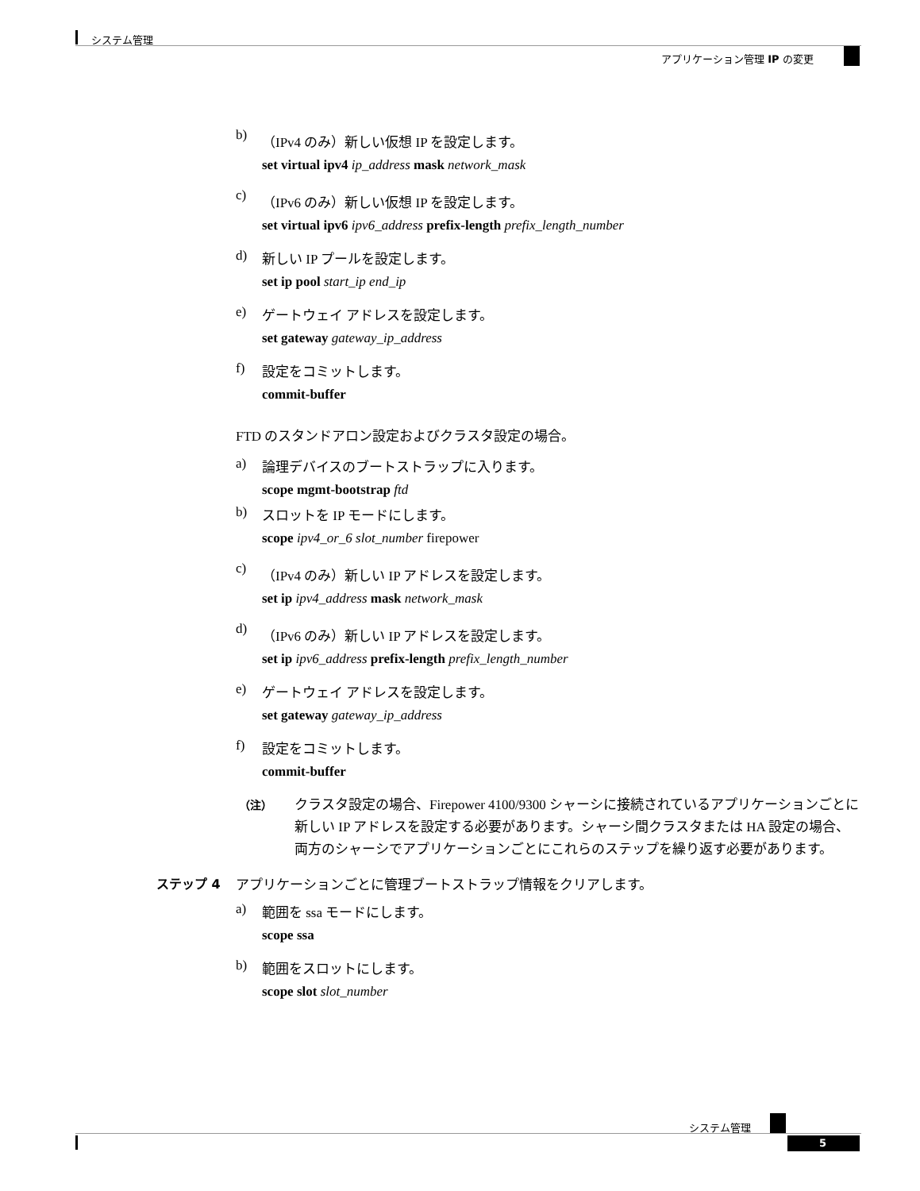システム管理
アプリケーション管理 IP の変更
b) （IPv4 のみ）新しい仮想 IP を設定します。
set virtual ipv4 ip_address mask network_mask
c) （IPv6 のみ）新しい仮想 IP を設定します。
set virtual ipv6 ipv6_address prefix-length prefix_length_number
d) 新しい IP プールを設定します。
set ip pool start_ip end_ip
e) ゲートウェイ アドレスを設定します。
set gateway gateway_ip_address
f) 設定をコミットします。
commit-buffer
FTD のスタンドアロン設定およびクラスタ設定の場合。
a) 論理デバイスのブートストラップに入ります。
scope mgmt-bootstrap ftd
b) スロットを IP モードにします。
scope ipv4_or_6 slot_number firepower
c) （IPv4 のみ）新しい IP アドレスを設定します。
set ip ipv4_address mask network_mask
d) （IPv6 のみ）新しい IP アドレスを設定します。
set ip ipv6_address prefix-length prefix_length_number
e) ゲートウェイ アドレスを設定します。
set gateway gateway_ip_address
f) 設定をコミットします。
commit-buffer
（注） クラスタ設定の場合、Firepower 4100/9300 シャーシに接続されているアプリケーションごとに新しい IP アドレスを設定する必要があります。シャーシ間クラスタまたは HA 設定の場合、両方のシャーシでアプリケーションごとにこれらのステップを繰り返す必要があります。
ステップ 4 アプリケーションごとに管理ブートストラップ情報をクリアします。
a) 範囲を ssa モードにします。
scope ssa
b) 範囲をスロットにします。
scope slot slot_number
システム管理
5